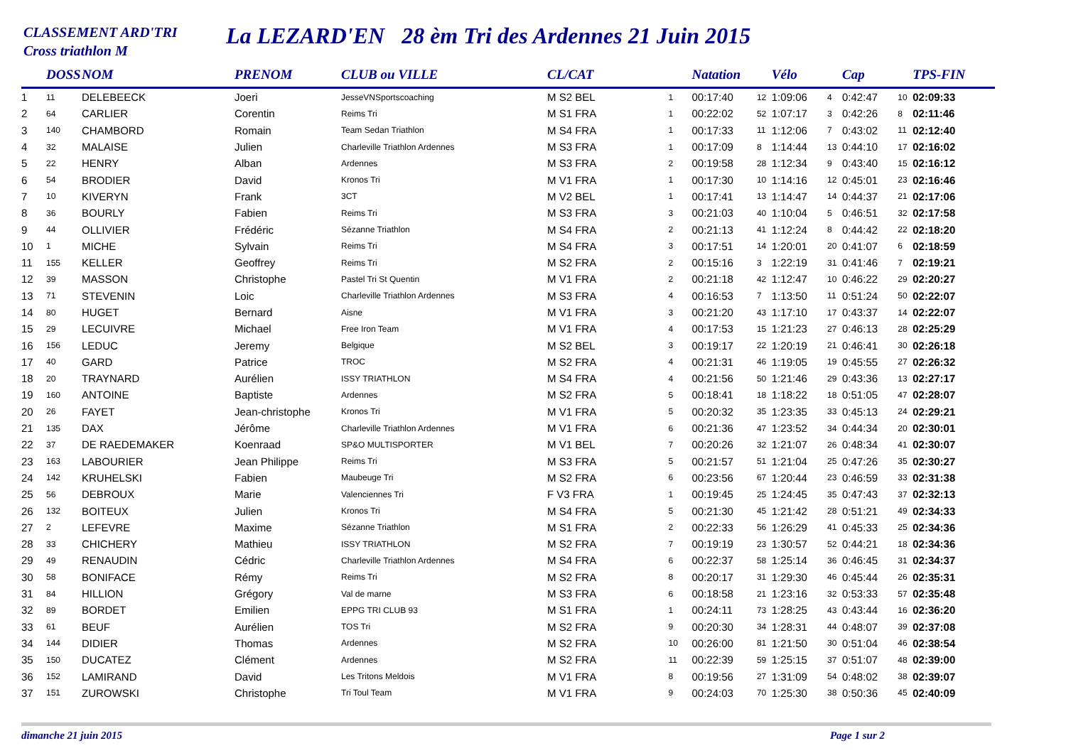CLASSEMENT ARD'TRI
Cross triathlon M
La LEZARD'EN 28 èm Tri des Ardennes 21 Juin 2015
| | DOSS | NOM | PRENOM | CLUB ou VILLE | CL/CAT | | Natation | | Vélo | | Cap | | TPS-FIN |
| --- | --- | --- | --- | --- | --- | --- | --- | --- | --- | --- | --- | --- | --- |
| 1 | 11 | DELEBEECK | Joeri | JesseVNSportscoaching | M S2 BEL | 1 | 00:17:40 | 12 | 1:09:06 | 4 | 0:42:47 | 10 | 02:09:33 |
| 2 | 64 | CARLIER | Corentin | Reims Tri | M S1 FRA | 1 | 00:22:02 | 52 | 1:07:17 | 3 | 0:42:26 | 8 | 02:11:46 |
| 3 | 140 | CHAMBORD | Romain | Team Sedan Triathlon | M S4 FRA | 1 | 00:17:33 | 11 | 1:12:06 | 7 | 0:43:02 | 11 | 02:12:40 |
| 4 | 32 | MALAISE | Julien | Charleville Triathlon Ardennes | M S3 FRA | 1 | 00:17:09 | 8 | 1:14:44 | 13 | 0:44:10 | 17 | 02:16:02 |
| 5 | 22 | HENRY | Alban | Ardennes | M S3 FRA | 2 | 00:19:58 | 28 | 1:12:34 | 9 | 0:43:40 | 15 | 02:16:12 |
| 6 | 54 | BRODIER | David | Kronos Tri | M V1 FRA | 1 | 00:17:30 | 10 | 1:14:16 | 12 | 0:45:01 | 23 | 02:16:46 |
| 7 | 10 | KIVERYN | Frank | 3CT | M V2 BEL | 1 | 00:17:41 | 13 | 1:14:47 | 14 | 0:44:37 | 21 | 02:17:06 |
| 8 | 36 | BOURLY | Fabien | Reims Tri | M S3 FRA | 3 | 00:21:03 | 40 | 1:10:04 | 5 | 0:46:51 | 32 | 02:17:58 |
| 9 | 44 | OLLIVIER | Frédéric | Sézanne Triathlon | M S4 FRA | 2 | 00:21:13 | 41 | 1:12:24 | 8 | 0:44:42 | 22 | 02:18:20 |
| 10 | 1 | MICHE | Sylvain | Reims Tri | M S4 FRA | 3 | 00:17:51 | 14 | 1:20:01 | 20 | 0:41:07 | 6 | 02:18:59 |
| 11 | 155 | KELLER | Geoffrey | Reims Tri | M S2 FRA | 2 | 00:15:16 | 3 | 1:22:19 | 31 | 0:41:46 | 7 | 02:19:21 |
| 12 | 39 | MASSON | Christophe | Pastel Tri St Quentin | M V1 FRA | 2 | 00:21:18 | 42 | 1:12:47 | 10 | 0:46:22 | 29 | 02:20:27 |
| 13 | 71 | STEVENIN | Loic | Charleville Triathlon Ardennes | M S3 FRA | 4 | 00:16:53 | 7 | 1:13:50 | 11 | 0:51:24 | 50 | 02:22:07 |
| 14 | 80 | HUGET | Bernard | Aisne | M V1 FRA | 3 | 00:21:20 | 43 | 1:17:10 | 17 | 0:43:37 | 14 | 02:22:07 |
| 15 | 29 | LECUIVRE | Michael | Free Iron Team | M V1 FRA | 4 | 00:17:53 | 15 | 1:21:23 | 27 | 0:46:13 | 28 | 02:25:29 |
| 16 | 156 | LEDUC | Jeremy | Belgique | M S2 BEL | 3 | 00:19:17 | 22 | 1:20:19 | 21 | 0:46:41 | 30 | 02:26:18 |
| 17 | 40 | GARD | Patrice | TROC | M S2 FRA | 4 | 00:21:31 | 46 | 1:19:05 | 19 | 0:45:55 | 27 | 02:26:32 |
| 18 | 20 | TRAYNARD | Aurélien | ISSY TRIATHLON | M S4 FRA | 4 | 00:21:56 | 50 | 1:21:46 | 29 | 0:43:36 | 13 | 02:27:17 |
| 19 | 160 | ANTOINE | Baptiste | Ardennes | M S2 FRA | 5 | 00:18:41 | 18 | 1:18:22 | 18 | 0:51:05 | 47 | 02:28:07 |
| 20 | 26 | FAYET | Jean-christophe | Kronos Tri | M V1 FRA | 5 | 00:20:32 | 35 | 1:23:35 | 33 | 0:45:13 | 24 | 02:29:21 |
| 21 | 135 | DAX | Jérôme | Charleville Triathlon Ardennes | M V1 FRA | 6 | 00:21:36 | 47 | 1:23:52 | 34 | 0:44:34 | 20 | 02:30:01 |
| 22 | 37 | DE RAEDEMAKER | Koenraad | SP&O MULTISPORTER | M V1 BEL | 7 | 00:20:26 | 32 | 1:21:07 | 26 | 0:48:34 | 41 | 02:30:07 |
| 23 | 163 | LABOURIER | Jean Philippe | Reims Tri | M S3 FRA | 5 | 00:21:57 | 51 | 1:21:04 | 25 | 0:47:26 | 35 | 02:30:27 |
| 24 | 142 | KRUHELSKI | Fabien | Maubeuge Tri | M S2 FRA | 6 | 00:23:56 | 67 | 1:20:44 | 23 | 0:46:59 | 33 | 02:31:38 |
| 25 | 56 | DEBROUX | Marie | Valenciennes Tri | F V3 FRA | 1 | 00:19:45 | 25 | 1:24:45 | 35 | 0:47:43 | 37 | 02:32:13 |
| 26 | 132 | BOITEUX | Julien | Kronos Tri | M S4 FRA | 5 | 00:21:30 | 45 | 1:21:42 | 28 | 0:51:21 | 49 | 02:34:33 |
| 27 | 2 | LEFEVRE | Maxime | Sézanne Triathlon | M S1 FRA | 2 | 00:22:33 | 56 | 1:26:29 | 41 | 0:45:33 | 25 | 02:34:36 |
| 28 | 33 | CHICHERY | Mathieu | ISSY TRIATHLON | M S2 FRA | 7 | 00:19:19 | 23 | 1:30:57 | 52 | 0:44:21 | 18 | 02:34:36 |
| 29 | 49 | RENAUDIN | Cédric | Charleville Triathlon Ardennes | M S4 FRA | 6 | 00:22:37 | 58 | 1:25:14 | 36 | 0:46:45 | 31 | 02:34:37 |
| 30 | 58 | BONIFACE | Rémy | Reims Tri | M S2 FRA | 8 | 00:20:17 | 31 | 1:29:30 | 46 | 0:45:44 | 26 | 02:35:31 |
| 31 | 84 | HILLION | Grégory | Val de marne | M S3 FRA | 6 | 00:18:58 | 21 | 1:23:16 | 32 | 0:53:33 | 57 | 02:35:48 |
| 32 | 89 | BORDET | Emilien | EPPG TRI CLUB 93 | M S1 FRA | 1 | 00:24:11 | 73 | 1:28:25 | 43 | 0:43:44 | 16 | 02:36:20 |
| 33 | 61 | BEUF | Aurélien | TOS Tri | M S2 FRA | 9 | 00:20:30 | 34 | 1:28:31 | 44 | 0:48:07 | 39 | 02:37:08 |
| 34 | 144 | DIDIER | Thomas | Ardennes | M S2 FRA | 10 | 00:26:00 | 81 | 1:21:50 | 30 | 0:51:04 | 46 | 02:38:54 |
| 35 | 150 | DUCATEZ | Clément | Ardennes | M S2 FRA | 11 | 00:22:39 | 59 | 1:25:15 | 37 | 0:51:07 | 48 | 02:39:00 |
| 36 | 152 | LAMIRAND | David | Les Tritons Meldois | M V1 FRA | 8 | 00:19:56 | 27 | 1:31:09 | 54 | 0:48:02 | 38 | 02:39:07 |
| 37 | 151 | ZUROWSKI | Christophe | Tri Toul Team | M V1 FRA | 9 | 00:24:03 | 70 | 1:25:30 | 38 | 0:50:36 | 45 | 02:40:09 |
dimanche 21 juin 2015 Page 1 sur 2